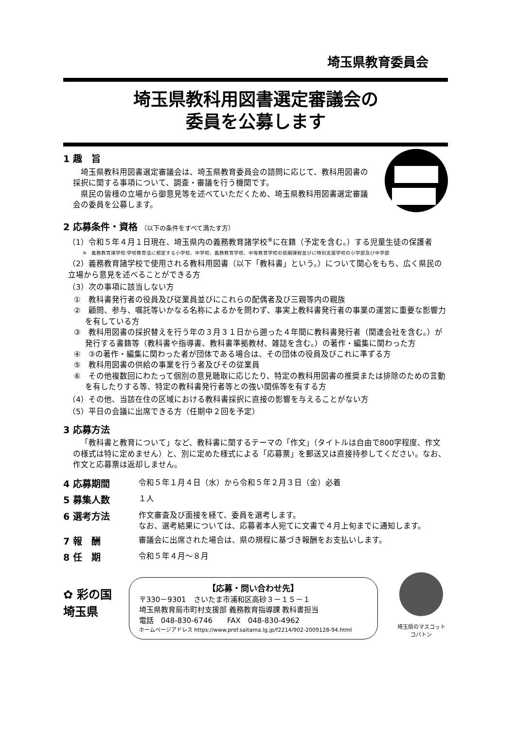埼玉県教育委員会
埼玉県教科用図書選定審議会の
委員を公募します
1 趣　旨
埼玉県教科用図書選定審議会は、埼玉県教育委員会の諮問に応じて、教科用図書の採択に関する事項について、調査・審議を行う機関です。
県民の皆様の立場から御意見等を述べていただくため、埼玉県教科用図書選定審議会の委員を公募します。
2 応募条件・資格 （以下の条件をすべて満たす方）
（1）令和５年４月１日現在、埼玉県内の義務教育諸学校<sup>※</sup>に在籍（予定を含む。）する児童生徒の保護者
※　義務教育諸学校:学校教育法に規定する小学校、中学校、義務教育学校、中等教育学校の前期課程並びに特別支援学校の小学部及び中学部
（2）義務教育諸学校で使用される教科用図書（以下「教科書」という。）について関心をもち、広く県民の立場から意見を述べることができる方
（3）次の事項に該当しない方
①　教科書発行者の役員及び従業員並びにこれらの配偶者及び三親等内の親族
②　顧問、参与、嘱託等いかなる名称によるかを問わず、事実上教科書発行者の事業の運営に重要な影響力を有している方
③　教科用図書の採択替えを行う年の３月３１日から遡った４年間に教科書発行者（関連会社を含む。）が発行する書籍等（教科書や指導書、教科書準拠教材、雑誌を含む。）の著作・編集に関わった方
④　③の著作・編集に関わった者が団体である場合は、その団体の役員及びこれに準ずる方
⑤　教科用図書の供給の事業を行う者及びその従業員
⑥　その他複数回にわたって個別の意見聴取に応じたり、特定の教科用図書の推奨または排除のための言動を有したりする等、特定の教科書発行者等との強い関係等を有する方
（4）その他、当該在住の区域における教科書採択に直接の影響を与えることがない方
（5）平日の会議に出席できる方（任期中２回を予定）
3 応募方法
「教科書と教育について」など、教科書に関するテーマの「作文」（タイトルは自由で800字程度、作文の様式は特に定めません）と、別に定めた様式による「応募票」を郵送又は直接持参してください。なお、作文と応募票は返却しません。
4 応募期間 令和５年１月４日（水）から令和５年２月３日（金）必着
5 募集人数 １人
6 選考方法 作文審査及び面接を経て、委員を選考します。
なお、選考結果については、応募者本人宛てに文書で４月上旬までに通知します。
7 報　酬 審議会に出席された場合は、県の規程に基づき報酬をお支払いします。
8 任　期 令和５年４月～８月
✿ 彩の国
埼玉県
【応募・問い合わせ先】
〒330－9301　さいたま市浦和区高砂３－１５－１
埼玉県教育局市町村支援部 義務教育指導課 教科書担当
電話　048-830-6746　　FAX　048-830-4962
ホームページアドレス https://www.pref.saitama.lg.jp/f2214/902-2009128-94.html
埼玉県のマスコット
コバトン